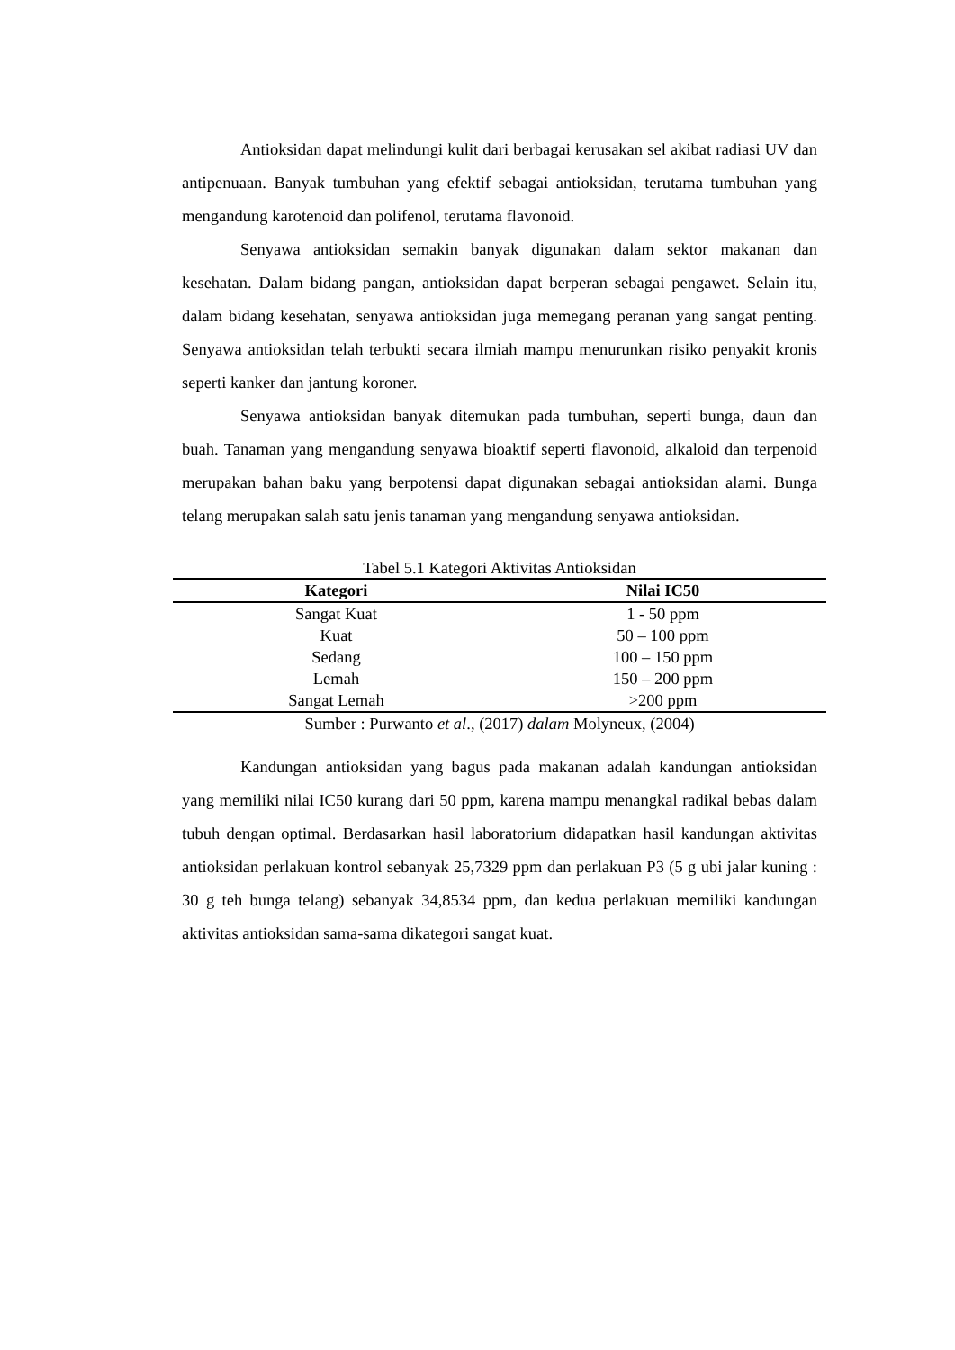Antioksidan dapat melindungi kulit dari berbagai kerusakan sel akibat radiasi UV dan antipenuaan. Banyak tumbuhan yang efektif sebagai antioksidan, terutama tumbuhan yang mengandung karotenoid dan polifenol, terutama flavonoid.
Senyawa antioksidan semakin banyak digunakan dalam sektor makanan dan kesehatan. Dalam bidang pangan, antioksidan dapat berperan sebagai pengawet. Selain itu, dalam bidang kesehatan, senyawa antioksidan juga memegang peranan yang sangat penting. Senyawa antioksidan telah terbukti secara ilmiah mampu menurunkan risiko penyakit kronis seperti kanker dan jantung koroner.
Senyawa antioksidan banyak ditemukan pada tumbuhan, seperti bunga, daun dan buah. Tanaman yang mengandung senyawa bioaktif seperti flavonoid, alkaloid dan terpenoid merupakan bahan baku yang berpotensi dapat digunakan sebagai antioksidan alami. Bunga telang merupakan salah satu jenis tanaman yang mengandung senyawa antioksidan.
Tabel 5.1 Kategori Aktivitas Antioksidan
| Kategori | Nilai IC50 |
| --- | --- |
| Sangat Kuat | 1 - 50 ppm |
| Kuat | 50 – 100 ppm |
| Sedang | 100 – 150 ppm |
| Lemah | 150 – 200 ppm |
| Sangat Lemah | >200 ppm |
Sumber : Purwanto et al., (2017) dalam Molyneux, (2004)
Kandungan antioksidan yang bagus pada makanan adalah kandungan antioksidan yang memiliki nilai IC50 kurang dari 50 ppm, karena mampu menangkal radikal bebas dalam tubuh dengan optimal. Berdasarkan hasil laboratorium didapatkan hasil kandungan aktivitas antioksidan perlakuan kontrol sebanyak 25,7329 ppm dan perlakuan P3 (5 g ubi jalar kuning : 30 g teh bunga telang) sebanyak 34,8534 ppm, dan kedua perlakuan memiliki kandungan aktivitas antioksidan sama-sama dikategori sangat kuat.